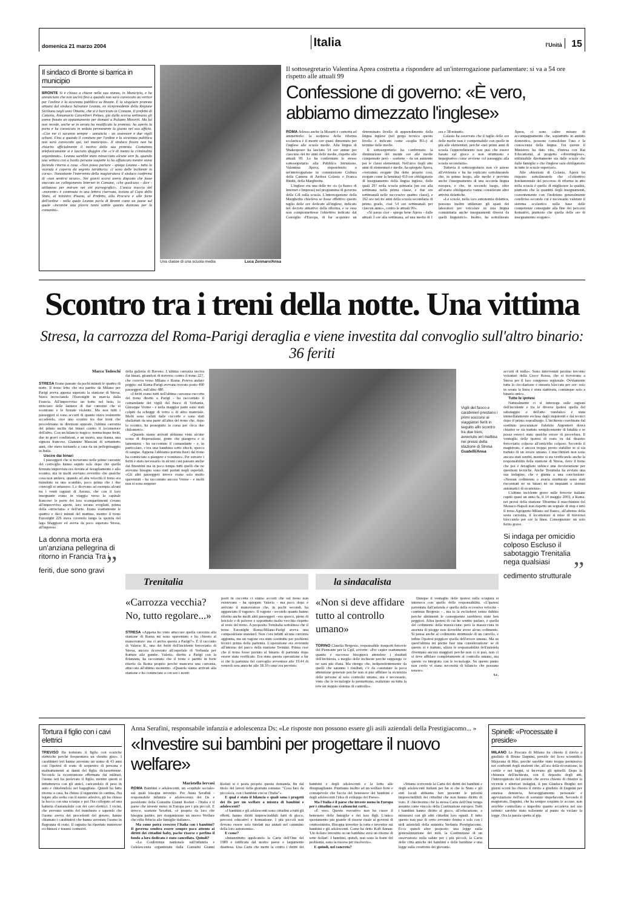domenica 21 marzo 2004 Italia l'Unità 15
Il sindaco di Bronte si barrica in municipio
BRONTE Si è chiuso a chiave nella sua stanza, in Municipio, e ha annunciato che non uscirà fino a quando non sarà convocato un vertice per l'ordine e la sicurezza pubblica su Bronte. È la singolare protesta attuata dal sindaco Salvatore Leanza, ex vicepresidente della Regione Siciliana negli anni Ottanta, che si è barricato in Comune. Il prefetto di Catania, Annamaria Cancellieri Peluso, già dalla scorsa settimana gli aveva fissato un appuntamento per domani a Palazzo Minoriti. Ma lui non recede, anche se in serata ha modificato la protesta: ha aperto la porta e ha convocato in seduta permanente la giunta nel suo ufficio. «Con me ci saranno sempre - annuncia - un assessore e due vigili urbani. Fino a quando il comitato per l'ordine e la sicurezza pubblica non sarà convocato qui, nel municipio». Il sindaco finora non ha chiarito ufficialmente il motivo della sua protesta. Contattato telefonicamente si è lasciato sfuggire che «c'è di mezzo la criminalità organizzata». Leanza sarebbe stato minacciato alcune sere fa, quando una vettura con a bordo persone sospette lo ha affiancato mentre stava facendo ritorno a casa. «Non posso parlare - spiega Leanza - tutta la vicenda è coperta da segreto istruttorio: ci sono delle inchieste in corso». Nonostante l'intervento della magistratura il sindaco conferma di «non sentirsi sicuro». Nei giorni scorsi aveva disposto che fosse staccato un collegamento Internet in Comune, «che qualcuno - dice - utilizzava per entrare nei siti pornografici». L'unica traccia del «movente» è contenuta in una lettera riservata, inviata al Capo dello Stato, al ministro Pisanu, al Prefetto, alla Procura e alle forze dell'ordine - nella quale Leanza parla di Bronte come un paese sul quale «incombe una piovra tanto sottile quanto dannosa per la comunità».
Una classe di una scuola media Luca Zennaro/Ansa
Il sottosegretario Valentina Aprea costretta a rispondere ad un'interrogazione parlamentare: si va a 54 ore rispetto alle attuali 99
Confessione di governo: «È vero, abbiamo dimezzato l'inglese»
ROMA Adesso anche la Moratti è costretta ad ammetterlo: la sorpresa della riforma scolastica è il monte ore quasi dimezzato per l'inglese alle scuole medie. Alla lingua di Shakespeare ha lasciato 54 ore annue per ciascuno dei tre anni delle medie, rispetto alle attuali 99. Lo ha confermato lo stesso sottosegretario alla Pubblica Istruzione, Valentina Aprea, rispondendo a un'interrogazione in commissione Cultura della Camera di Andrea Colasio e Franca Bimbi, della Margherita.
L'inglese era una delle tre «i» (a fianco di Internet e Impresa) nel programma di governo della Cdl sulla scuola. L'interrogazione della Margherita chiedeva se fosse effettivo questo taglio delle ore dedicate all'inglese, indicato nel decreto attuativo della riforma, e se esso non compromettesse l'obiettivo indicato dal Consiglio d'Europa, di far acquisire un determinato livello di apprendimento della lingua inglese (nel gergo tecnico questo livello è indicato come «soglia B1») al termine delle medie.
Il sottosegretario ha confermato la diminuzione del monte ore alle medie compensate però - sostiene - da un aumento per le classi elementari. Nell'arco degli otto anni di elementari e medie, ha spiegato Aprea, «verranno erogate (ha detto proprio così, erogate come la benzina) 459 ore obbligatorie di insegnamento della lingua inglese, delle quali 297 nella scuola primaria (un ora alla settimana nella prima classe, e due ore settimanali nelle successive quattro classi), e 162 ore nei tre anni della scuola secondaria di primo grado, cioè 54 ore settimanali per ciascun anno», contro le attuali 99».
«Si passa cioè - spiega bene Aprea - dalle attuali 3 ore alla settimana, ad una media di 1 ora e 38 minuti».
Colasio ha osservato che il taglio delle ore delle medie non è compensabile con quelle in più alle elementari, perché «nei primi anni di scuola l'apprendimento non può che essere basato sul gioco e non strutturato e impegnativo come avviene col passaggio alla scuola secondaria».
Tuttavia il sottosegretario non s'è arreso all'evidenza e ha ha replicato sottolineando che, in primo luogo, alle medie è previsto anche l'insegnamento di una seconda lingua europea, e che, in secondo luogo, oltre all'orario obbligatorio vanno considerate altre attività didattiche.
«Le scuole, nella loro autonomia didattica, possono inoltre utilizzare gli spazi dei laboratori per veicolare in una lingua comunitaria anche insegnamenti diversi da quelli linguistici». Inoltre, ha sottolineato Aprea, ci sono «altre misure di accompagnamento che, soprattutto in ambito domestico, possono consolidare l'uso e la conoscenza della lingua. Tra queste il Ministero ha dato vita, d'intesa con Rai Educational, al progetto «divertinglese», utilizzabile direttamente sia dalle scuole che dalle famiglie e che l'inglese sarà obbligatorio in tutte le scuole superiori».
Alle obiezioni di Colasio, Aprea ha risposto sottolineando che «l'obiettivo fondamentale del processo di riforma in atto nella scuola è quello di migliorare la qualità, piuttosto che la quantità degli insegnamenti, coerentemente con l'indirizzo generalmente condiviso secondo cui è necessario valutare il sistema scolastico sulla base delle competenze conseguite alla fine dei percorsi formativi, piuttosto che quella delle ore di insegnamento erogate».
Scontro tra i treni della notte. Una vittima
Stresa, la carrozza del Roma-Parigi deraglia e viene investita dal convoglio sull'altro binario: 36 feriti
Marco Tedeschi
STRESA Erano passate da pochi minuti le quattro di notte. Il treno letto che era partito da Milano per Parigi aveva appena superato la stazione di Stresa. Stava incrociando l'Euronight in marcia dalla Francia. All'improvviso un botto nel buio, lo strisciare delle lamiere di due carrozze che si scontrano e le frenate violente. Ma non tutti i passeggeri si sono accorti di quanto stava realmente accadendo, cioè uno scontro tra due treni che procedevano in direzioni opposte, l'ultima carrozza del primo uscita dai binari contro il locomotore dell'altro. Con un bilancio tragico: trentacinque feriti, due in gravi condizioni, e un morto, una donna, una signora francese, Giannine Massoni di settantotto anni, che stava tornando a casa da un pellegrinaggio in Italia.
Uscire dai binari
I passeggeri che si trovavano nelle prime carrozze del convoglio hanno saputo solo dopo che quella fermata imprevista era dovuta al deragliamento e allo scontro, ma in molti avevano avvertito che qualche cosa non andava, quando ad alta velocità il treno era transitato su uno scambio, poco prima che i due convogli si urtassero. Lo dicevano ad esempio alcuni tra i venti ragazzi di Arezzo, che con il loro insegnante erano in viaggio verso la capitale francese: le porte dei loro scompartimenti s'erano all'improvviso aperte, loro serano svegliati, prima della «strisciata» e dell'urto. Erano esattamente le quattro e dieci minuti del mattino, mentre il treno Euronight 226 stava correndo lungo la sponda del lago Maggiore ed aveva da poco superato Stresa, all'ingresso
La donna morta era un'anziana pellegrina di ritorno in Francia Tra i feriti, due sono gravi ”
della galleria di Baveno. L'ultima carrozza usciva dai binari, girandosi di traverso contro il treno 227, che correva verso Milano e Roma. Poteva andare peggio: sul Roma-Parigi avevano trovato posto 460 passeggeri, sull'altro 480.
«I feriti erano tutti nell'ultima carrozza-cuccetta del treno diretto a Parigi - ha raccontato il comandante dei vigili del fuoco di Verbania, Giuseppe Verme - e nella maggior parte sono stati colpiti da schegge di vetro o di altro materiale. Molti sono caduti dalle cuccette e sono stati sballottati da una parte all'altra del treno che, dopo lo scontro, ha proseguito la corsa per circa due chilometri».
«Quando siamo arrivati abbiamo visto alcune scene di disperazione, gente che piangeva e si lamentava - ha raccontato il comandante - e, in particolare, c'era una bambina sotto shock, sporca di sangue. Appena l'abbiamo portata fuori dal treno ha cominciato a piangere e vomitare». Per estrarre i feriti è stato necessario in alcuni casi passare anche dai finestrini ma in poco tempo tutti quelli che ne avevano bisogno sono stati portati negli ospedali. «Gli altri passeggeri invece erano solo molto spaventati - ha raccontato ancora Verme - e molti non si sono neppure
Vigili del fuoco e carabinieri prestano i primi soccorsi ai viaggiatori feriti in seguito allo scontro tra due treni, avvenuto ieri mattina nei pressi della stazione di Stresa Guatelli/Ansa
Trenitalia
«Carrozza vecchia? No, tutto regolare...»
STRESA «Appena ho visto attaccare quella carrozza alla stazione di Roma mi sono spaventato e ho chiesto al manovratore: ma ci arriva questa a Parigi?». È il racconto di Valerio R., uno dei feriti dell'incidente ferroviario di Stresa, ancora ricoverato all'ospedale di Verbania per fratture alle gambe. Valerio, diretto a Parigi con la fidanzata, ha raccontato che il treno è partito in forte ritardo da Roma proprio perchè mancava una carrozza, attaccata all'ultimo momento. «Quando siamo arrivati alla stazione e ho cominciato a cercare i nostri
posti in cuccetta ci siamo accorti che sul treno non esistevano - ha spiegato Valerio - ma poco dopo è arrivato il manovratore che, in pochi secondi, ha agganciato il vagone». Il vagone - secondo quanto hanno riferito anche molti altri passeggeri - era sporco, pieno di briciole e di polvere e soprattutto molto vecchio rispetto al resto del treno. A proposito Trenitalia sottolinea che il treno Euronight Roma-Milano-Parigi aveva una composizione standard. Non c'era infatti alcuna carrozza aggiunta, ma un vagone era stato sostituito per problemi tecnici prima della partenza. L'operazione era avvenuta all'interno del parco della stazione Termini. Prima cioè che il treno fosse portato al binario di partenza dopo essere stato verificato. Era stata questa operazione a far sì che la partenza del convoglio avvenisse alle 19.44 di venerdì sera anzichè alle 18.10 come era previsto.
la sindacalista
«Non si deve affidare tutto al controllo umano»
TORINO Claudia Bergesio, responsabile trasporti ferrovie del Piemonte per la Cgil, avverte: «Per capire esattamente quanto è successo bisognerà attendere i risultati dell'inchiesta, o meglio delle inchieste perché suppongo ce ne sarà più d'una. Ma ritengo che, indipendentemente da quelli che saranno i risultati, c'è da constatare la poca attenzione generale perché non si può affidare la sicurezza delle persone al solo controllo umano, ma è necessario, visto che le tecnologie lo permettono, realizzare su tutta la rete un doppio sistema di controllo».
Dunque il ventaglio delle ipotesi sulla sciagura si interseca con quello delle responsabilità. «L'ipotesi paventata dall'azienda è quella della eccessiva velocità - continua Bergesio - , ma io la escluderei senza dubbio perché altrimenti le conseguenze sarebbero state ben peggiori. Altra ipotesi di cui ho sentito parlare, è quella del cedimento della massicciata: però la massicciata in assenza di piogge non dovrebbe avere alcun cedimento. Si pensa anche al cedimento strutturale di un carrello, e infine l'ipotesi peggiore quella dell'errore umano. Ma su quest'ultima mi preme fare una considerazione: se di questo si è trattato, allora le responsabilità dell'azienda diventano ancora maggiori perché non ci si può, non ci si deve affidare completamente al controllo umano, ma questo va integrato con le tecnologie. Su questo punto non credo vi siano necessità di bilancio che possano tenere».
t.c.
accorti di nulla». Sono intervenuti persino trecento volontari della Croce Rossa, che si trovavano a Stresa per il loro congresso regionale. Ovviamente tutta la circolazione è rimasta bloccata per ore: solo in serata la linea è stata riattivata, comunque solo a binario unico.
Tutte le ipotesi
Naturalmente ci si interroga sulle ragioni dell'incidente e tra le diverse ipotesi quella del sabotaggio o dell'atto vandalico è stata immediatamente esclusa dagli inquirenti e dai tecnici dopo il primo sopralluogo. L'inchiesta coordinata dal sostituto procuratore Fabrizio Argentieri dovrà chiarire se sia trattato semplicemente di fatalità o se possa esserci stato qualche errore di procedura. Il ventaglio delle ipotesi di reato va dal disastro ferroviario colposo all'omicidio colposo. Secondo il magistrato, è ancora troppo presto stabilire se si sia trattato di un errore umano. I macchinisti non sono ancora stati sentiti, mentre si sta verificando anche la responsabilità della stazione di Stresa, dove il treno che poi è deragliato subisce una decelerazione per questioni tecniche. Anche Trenitalia ha avviato una sua indagine, che è giunta a una conclusione: «Nessun cedimento o avaria strutturale sono stati riscontrati nè su binari nè su impianti o sistemi automatici di sicurezza».
L'ultimo incidente grave sulle ferrovie italiane capitò quasi un anno fa, il 14 maggio 2003, a Roma: nei pressi della stazione Tiburtina il macchinista del Monaco-Napoli non rispettò un segnale di stop e urtò il treno Agrigento-Milano sul fianco, all'altezza della sesta carrozza, il locomotore si mise di traversoi bloccando per ore la linea. Conseguenze: un solo ferito grave.
Si indaga per omicidio colposo Escluso il sabotaggio Trenitalia nega qualsiasi cedimento strutturale ”
Tortura il figlio con i cavi elettrici
TREVISO Ha torturato il figlio con scariche elettriche perché frequentava un «brutto giro». I carabinieri ieri hanno arrestato un uomo di 43 anni con l'ipotesi di reato di sequestro di persona e maltrattamenti ai danni del figlio diciassettenne. Secondo la ricostruzione effettuata dai militari, l'uomo ieri ha prelevato il figlio, mentre questi si intratteneva con gli amici, caricandolo di peso in auto e chiudendolo nel bagagliaio. Quindi ha fatto ritorno a casa, ha chiuso il ragazzino in cantina, l'ha legato alla sedia con il nastro adesivo, gli ha chiuso la bocca con una sciarpa e poi l'ha collegato ad una batteria d'automobile con dei cavi elettrici. I vicini, che avevano sentito del trambusto e sapendo che l'uomo aveva dei precedenti del genere, hanno chiamato i carabinieri che hanno arrestato l'uomo in flagranza di reato. Il ragazzo ha riportato numerose ecchimosi e traumi contusivi.
Anna Serafini, responsabile infanzia e adolescenza Ds: «Le risposte non possono essere gli asili aziendali della Prestigiacomo... »
«Investire sui bambini per progettare il nuovo welfare»
Maristella Iervasi
ROMA Bambini e adolescenti, un «capitale sociale» sui quali bisogna investire. Per Anna Serafini - responsabile infanzia e adolescenza dei Ds e presidente della Consulta Gianni Rodari - l'Italia è il paese che investe meno in Europa per i più piccoli. E invece, sostiene Serafini, «è proprio da loro che bisogna partire, per riorganizzare un nuovo Welfare che ridia fiducia alle famiglie italiane».
Ma come potrà crescere l'Italia con i bambini? Il governo sembra essere sempre poco attento ai diritti dei cittadini baby, poche risorse e perfino il fondo a loro dedicato è stato cancellato. Quindi?
«La Conferenza nazionale sull'infanzia e l'adolescenza organizzata dalla Consulta Gianni Rodari si è posta proprio questa domanda, fin dal titolo dei lavori della giornata romana: “Cosa farò da piccolo/a, con i bambini crecse l'Italia”».
E qual è stato il bilancio e quali sono i progetti dei Ds per un welfare a misura di bambini e adolescenti?
«I bambini e gli adolescenti sono cittadini a tutti gli effetti, hanno diritti imprescindibili fatti di gioco, percorsi educativi e formazione. I più piccoli non devono essere solo tutelati ma aiutati nel cammino della loro autonomia».
E come?
«Innanzitutto applicando la Carta dell'Onu del 1989 e ratificata dal nostro paese e largamente disattesa. Una Carta che mette la centro i diritti dei bambini e degli adolescenti e la lotta alle disuguaglianze. Puntiamo inoltre ad un welfare forte e consapevole che faccia del benessere dei bambini e degli adolescenti l'idea di sviluppo del Paese».
Ma l'Italia è il paese che investe meno in Europa per i cittadini con i calzoncini corti...
«È vero. Questo esecutivo non ha cuore il benessere delle famiglie e dei loro figli. L'unico spostamento più grande di risorse risale ai governi di centrosinistra. Bisogna invertire la rotta e investire sui bambini e gli adolescenti. Come ha detto Kofi Annan: 'Un dollaro investito su un bambino avrà un ritorno di sette dollari'. I bambini, quindi, non sono la fonte del problema, sono la risorsa per risolverlo».
E quindi, nel concreto?
«Stiamo scrivendo la Carta dei diritti dei bambini e degli adolescenti italiani per far sì che lo Stato e gli enti locali abbiamo ben presente le priorità imprescindibili dei cittadini che non hanno diritto di voto. E chiederemo che la stessa Carta dell'Onu venga assunta come vincolo della Costituzione europea. Tutti i bambini hanno diritto al gioco, all'educazione, a misurarsi con gli altri cittadini loro eguali. E tutto questo non può di certo avvenire dentro e solo con i nidi aziendali della ministra Stefania Prestigiacomo. Ecco quindi altre proposte: una legge sulla generalizzazione dei nidi, la Costituzione di un osservatorio sulla salute per i più piccoli, la Carta delle città amiche dei bambini e delle bambine e una legge sulla creatività dei giovani».
Spinelli: «Processate il preside»
MILANO La Procura di Milano ha chiesto il rinvio a giudizio di Bruno Dagnini, preside del liceo scientifico Majorana di Rho, perchè sarebbe stato troppo permissivo nei confronti degli studenti che, all'ora della ricreazione, in cortile e nei bagni, si facevano gli spinelli. Dopo la chiusura dell'inchiesta, con il deposito degli atti, l'interrogatorio del preside che aveva chiesto di chiarire la vicenda e ulteriori indagini, il pm Gianluca Braghò nei giorni scorsi ha chiesto il rinvio a giudizio di Dagnini per omessa denuncia, favoreggiamento personale e agevolazione dell'uso di sostanze stupefacenti. Secondo il magistrato, Dagnini, che ha sempre respinto le accuse, non avrebbe controllato o impedito quanto accadeva nel suo istituto: sarebbe stato tollerante al punto da violare la legge. Ora la parola spetta al gip.